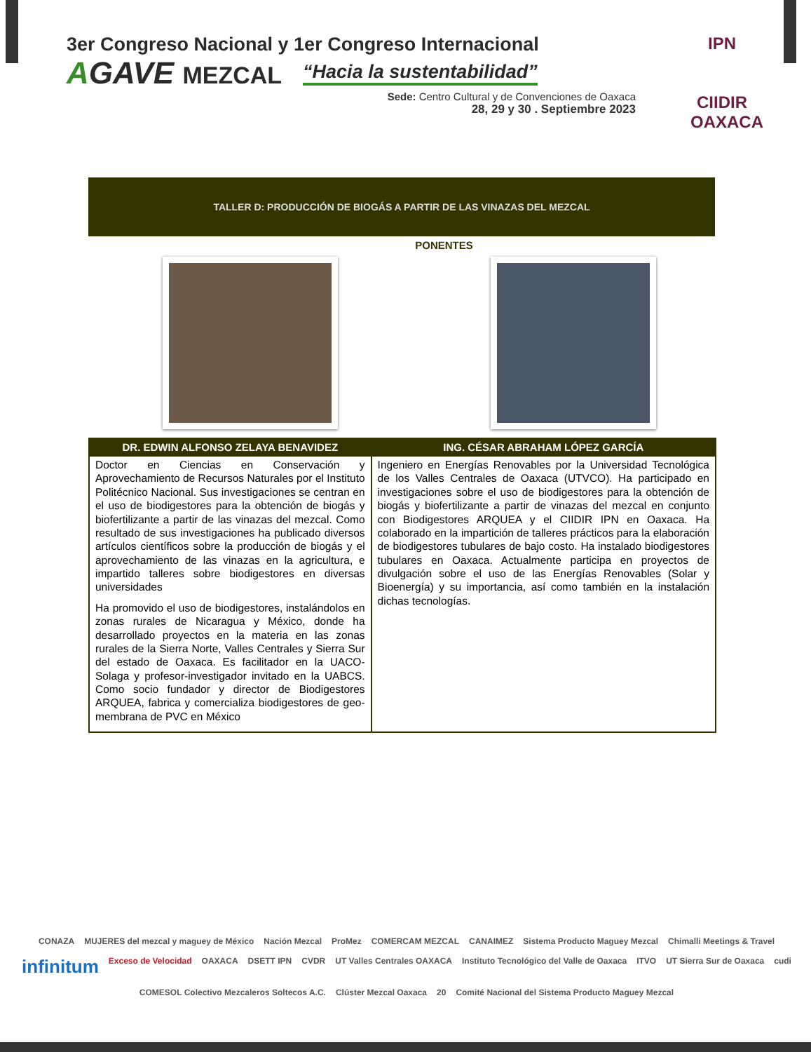3er Congreso Nacional y 1er Congreso Internacional
AGAVE MEZCAL
“Hacia la sustentabilidad”
Sede: Centro Cultural y de Convenciones de Oaxaca
28, 29 y 30 . Septiembre 2023
IPN
CIIDIR
OAXACA
TALLER D: PRODUCCIÓN DE BIOGÁS A PARTIR DE LAS VINAZAS DEL MEZCAL
PONENTES
| DR. EDWIN ALFONSO ZELAYA BENAVIDEZ | ING. CÉSAR ABRAHAM LÓPEZ GARCÍA |
| --- | --- |
| Doctor en Ciencias en Conservación y Aprovechamiento de Recursos Naturales por el Instituto Politécnico Nacional. Sus investigaciones se centran en el uso de biodigestores para la obtención de biogás y biofertilizante a partir de las vinazas del mezcal. Como resultado de sus investigaciones ha publicado diversos artículos científicos sobre la producción de biogás y el aprovechamiento de las vinazas en la agricultura, e impartido talleres sobre biodigestores en diversas universidades Ha promovido el uso de biodigestores, instalándolos en zonas rurales de Nicaragua y México, donde ha desarrollado proyectos en la materia en las zonas rurales de la Sierra Norte, Valles Centrales y Sierra Sur del estado de Oaxaca. Es facilitador en la UACO-Solaga y profesor-investigador invitado en la UABCS. Como socio fundador y director de Biodigestores ARQUEA, fabrica y comercializa biodigestores de geo-membrana de PVC en México | Ingeniero en Energías Renovables por la Universidad Tecnológica de los Valles Centrales de Oaxaca (UTVCO). Ha participado en investigaciones sobre el uso de biodigestores para la obtención de biogás y biofertilizante a partir de vinazas del mezcal en conjunto con Biodigestores ARQUEA y el CIIDIR IPN en Oaxaca. Ha colaborado en la impartición de talleres prácticos para la elaboración de biodigestores tubulares de bajo costo. Ha instalado biodigestores tubulares en Oaxaca. Actualmente participa en proyectos de divulgación sobre el uso de las Energías Renovables (Solar y Bioenergía) y su importancia, así como también en la instalación dichas tecnologías. |
CONAZA MUJERES del mezcal y maguey de México Nación Mezcal ProMez COMERCAM MEZCAL CANAIMEZ Sistema Producto Maguey Mezcal Chimalli Meetings & Travel infinitum Exceso de Velocidad OAXACA DSETT IPN CVDR UT Valles Centrales OAXACA Instituto Tecnológico del Valle de Oaxaca ITVO UT Sierra Sur de Oaxaca cudi COMESOL Colectivo Mezcaleros Soltecos A.C. Clúster Mezcal Oaxaca 20 Comité Nacional del Sistema Producto Maguey Mezcal